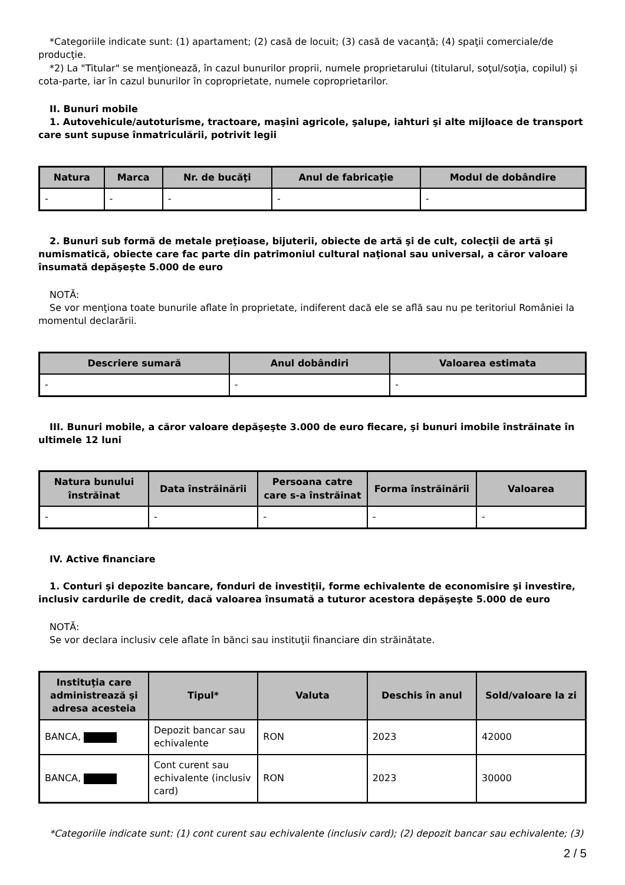*Categoriile indicate sunt: (1) apartament; (2) casă de locuit; (3) casă de vacanţă; (4) spaţii comerciale/de producţie.
*2) La "Titular" se menţionează, în cazul bunurilor proprii, numele proprietarului (titularul, soţul/soţia, copilul) și cota-parte, iar în cazul bunurilor în coproprietate, numele coproprietarilor.
II. Bunuri mobile
1. Autovehicule/autoturisme, tractoare, maşini agricole, şalupe, iahturi şi alte mijloace de transport care sunt supuse înmatriculării, potrivit legii
| Natura | Marca | Nr. de bucăţi | Anul de fabricaţie | Modul de dobândire |
| --- | --- | --- | --- | --- |
| - | - | - | - | - |
2. Bunuri sub formă de metale preţioase, bijuterii, obiecte de artă şi de cult, colecţii de artă şi numismatică, obiecte care fac parte din patrimoniul cultural naţional sau universal, a căror valoare însumată depăşeşte 5.000 de euro
NOTĂ:
Se vor menţiona toate bunurile aflate în proprietate, indiferent dacă ele se află sau nu pe teritoriul României la momentul declarării.
| Descriere sumară | Anul dobândiri | Valoarea estimata |
| --- | --- | --- |
| - | - | - |
III. Bunuri mobile, a căror valoare depăşeşte 3.000 de euro fiecare, şi bunuri imobile înstrăinate în ultimele 12 luni
| Natura bunului înstrăinat | Data înstrăinării | Persoana catre care s-a înstrăinat | Forma înstrăinării | Valoarea |
| --- | --- | --- | --- | --- |
| - | - | - | - | - |
IV. Active financiare
1. Conturi şi depozite bancare, fonduri de investiţii, forme echivalente de economisire şi investire, inclusiv cardurile de credit, dacă valoarea însumată a tuturor acestora depăşeşte 5.000 de euro
NOTĂ:
Se vor declara inclusiv cele aflate în bănci sau instituţii financiare din străinătate.
| Instituţia care administrează şi adresa acesteia | Tipul* | Valuta | Deschis în anul | Sold/valoare la zi |
| --- | --- | --- | --- | --- |
| BANCA, | Depozit bancar sau echivalente | RON | 2023 | 42000 |
| BANCA, | Cont curent sau echivalente (inclusiv card) | RON | 2023 | 30000 |
*Categoriile indicate sunt: (1) cont curent sau echivalente (inclusiv card); (2) depozit bancar sau echivalente; (3)
2 / 5